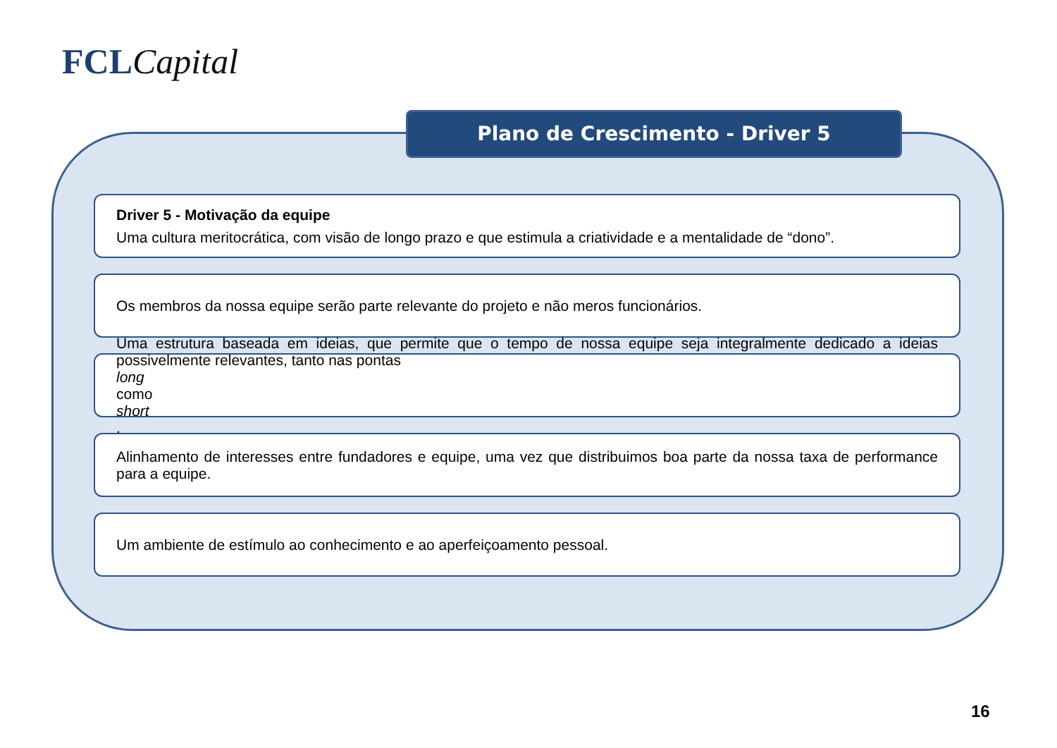FCL Capital
Plano de Crescimento - Driver 5
Driver 5 - Motivação da equipe
Uma cultura meritocrática, com visão de longo prazo e que estimula a criatividade e a mentalidade de “dono”.
Os membros da nossa equipe serão parte relevante do projeto e não meros funcionários.
Uma estrutura baseada em ideias, que permite que o tempo de nossa equipe seja integralmente dedicado a ideias possivelmente relevantes, tanto nas pontas
long
como
short.
Alinhamento de interesses entre fundadores e equipe, uma vez que distribuimos boa parte da nossa taxa de performance para a equipe.
Um ambiente de estímulo ao conhecimento e ao aperfeiçoamento pessoal.
16